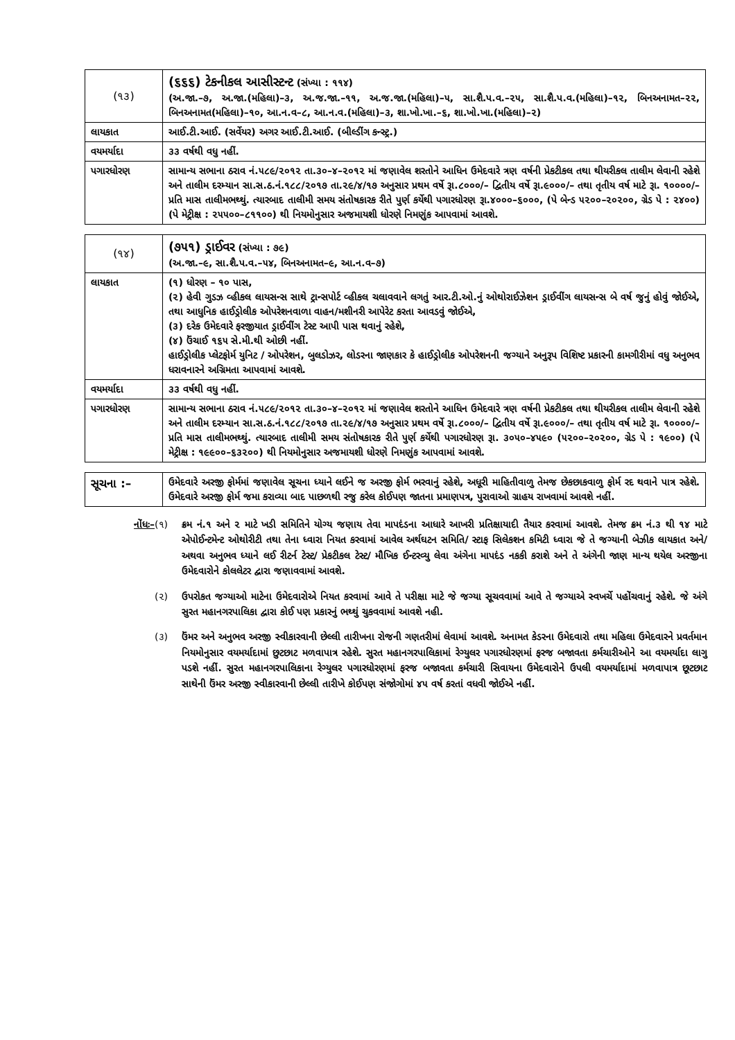| (૧૩) | (૬૬૬) ટેકનીકલ આસીસ્ટન્ટ (સંખ્યા : ૧૧૪) (અ.જા.–૭, અ.જા.(મહિલા)–૩, અ.જ.જા.–૧૧, અ.જ.જા.(મહિલા)–૫, સા.શૈ.પ.વ.–૨૫, સા.શૈ.પ.વ.(મહિલા)–૧૨, બિનઅનામત–૨૨, બિનઅનામત(મહિલા)–૧૦, આ.ન.વ–૮, આ.ન.વ.(મહિલા)–૩, શા.ખો.ખા.–૬, શા.ખો.ખા.(મહિલા)–૨) |
| લાયકાત | આઈ.ટી.આઈ. (સર્વેયર) અગર આઈ.ટી.આઈ. (બીલ્ડીંગ કન્સ્ટ્ર.) |
| વયમર્યાદા | ૩૩ વર્ષથી વધુ નહીં. |
| પગારધોરણ | સામાન્ય સભાના ઠરાવ નં.૫૮૯/૨૦૧૨ તા.૩૦–૪–૨૦૧૨ માં જણાવેલ શરતોને આધિન ઉમેદવારે ત્રણ વર્ષની પ્રેકટીકલ તથા થીયરીકલ તાલીમ લેવાની રહેશે અને તાલીમ દરમ્યાન સા.સ.ઠ.નં.૧૮૮/૨૦૧૭ તા.૨૯/૪/૧૭ અનુસાર પ્રથમ વર્ષે રૂા.૮૦૦૦/– દ્વિતીય વર્ષે રૂા.૯૦૦૦/– તથા તૃતીય વર્ષ માટે રૂા. ૧૦૦૦૦/– પ્રતિ માસ તાલીમભથ્થું. ત્યારબાદ તાલીમી સમય સંતોષકારક રીતે પુર્ણ કર્યેથી પગારધોરણ રૂા.૪૦૦૦–૬૦૦૦, (પે બેન્ડ ૫૨૦૦–૨૦૨૦૦, ગ્રેડ પે : ૨૪૦૦) (પે મેટ્રીક્ષ : ૨૫૫૦૦–૮૧૧૦૦) થી નિયમોનુસાર અજમાયશી ધોરણે નિમણુંક આપવામાં આવશે. |
| (૧૪) | (૭૫૧) ડ્રાઈવર (સંખ્યા : ૭૯) (અ.જા.–૯, સા.શૈ.પ.વ.–૫૪, બિનઅનામત–૯, આ.ન.વ–૭) |
| લાયકાત | (૧) ધોરણ – ૧૦ પાસ, (૨) હેવી ગુડઝ વ્હીકલ લાયસન્સ સાથે ટ્રાન્સપોર્ટ વ્હીકલ ચલાવવાને લગતું આર.ટી.ઓ.નું ઓથોરાઈઝેશન ડ્રાઈવીંગ લાયસન્સ બે વર્ષ જુનું હોવું જોઈએ, તથા આધુનિક હાઈડ્રોલીક ઓપરેશનવાળા વાહન/મશીનરી આપેરેટ કરતા આવડવું જોઈએ, (૩) દરેક ઉમેદવારે ફરજીયાત ડ્રાઈવીંગ ટેસ્ટ આપી પાસ થવાનું રહેશે, (૪) ઉંચાઈ ૧૬૫ સે.મી.થી ઓછી નહીં. હાઈડ્રોલીક પ્લેટફોર્મ યુનિટ / ઓપરેશન, બુલડોઝર, લોડરના જાણકાર કે હાઈડ્રોલીક ઓપરેશનની જગ્યાને અનુરૂપ વિશિષ્ટ પ્રકારની કામગીરીમાં વધુ અનુભવ ધરાવનારને અગ્રિમતા આપવામાં આવશે. |
| વયમર્યાદા | ૩૩ વર્ષથી વધુ નહીં. |
| પગારધોરણ | સામાન્ય સભાના ઠરાવ નં.૫૮૯/૨૦૧૨ તા.૩૦–૪–૨૦૧૨ માં જણાવેલ શરતોને આધિન ઉમેદવારે ત્રણ વર્ષની પ્રેકટીકલ તથા થીયરીકલ તાલીમ લેવાની રહેશે અને તાલીમ દરમ્યાન સા.સ.ઠ.નં.૧૮૮/૨૦૧૭ તા.૨૯/૪/૧૭ અનુસાર પ્રથમ વર્ષે રૂા.૮૦૦૦/– દ્વિતીય વર્ષે રૂા.૯૦૦૦/– તથા તૃતીય વર્ષ માટે રૂા. ૧૦૦૦૦/– પ્રતિ માસ તાલીમભથ્થું. ત્યારબાદ તાલીમી સમય સંતોષકારક રીતે પુર્ણ કર્યેથી પગારધોરણ રૂા. ૩૦૫૦–૪૫૯૦ (૫૨૦૦–૨૦૨૦૦, ગ્રેડ પે : ૧૯૦૦) (પે મેટ્રીક્ષ : ૧૯૯૦૦–૬૩૨૦૦) થી નિયમોનુસાર અજમાયશી ધોરણે નિમણુંક આપવામાં આવશે. |
| સૂચના :– | ઉમેદવારે અરજી ફોર્મમાં જણાવેલ સૂચના ધ્યાને લઈને જ અરજી ફોર્મ ભરવાનું રહેશે, અધૂરી માહિતીવાળુ તેમજ છેકછાકવાળુ ફોર્મ રદ થવાને પાત્ર રહેશે. ઉમેદવારે અરજી ફોર્મ જમા કરાવ્યા બાદ પાછળથી રજુ કરેલ કોઈપણ જાતના પ્રમાણપત્ર, પુરાવાઓ ગ્રાહય રાખવામાં આવશે નહીં. |
નોંધઃ–(૧) ક્રમ નં.૧ અને ૨ માટે ખડી સમિતિને યોગ્ય જણાય તેવા માપદંડના આધારે આખરી પ્રતિક્ષાયાદી તૈયાર કરવામાં આવશે. તેમજ ક્રમ નં.૩ થી ૧૪ માટે એપોઈન્ટમેન્ટ ઓથોરીટી તથા તેના ધ્વારા નિયત કરવામાં આવેલ અર્થઘટન સમિતિ/ સ્ટાફ સિલેકશન કમિટી ધ્વારા જે તે જગ્યાની બેઝીક લાયકાત અને/અથવા અનુભવ ધ્યાને લઈ રીટર્ન ટેસ્ટ/ પ્રેકટીકલ ટેસ્ટ/ મૌખિક ઈન્ટરવ્યુ લેવા અંગેના માપદંડ નકકી કરાશે અને તે અંગેની જાણ માન્ય થયેલ અરજીના ઉમેદવારોને કોલલેટર દ્વારા જણાવવામાં આવશે.
(૨) ઉપરોકત જગ્યાઓ માટેના ઉમેદવારોએ નિયત કરવામાં આવે તે પરીક્ષા માટે જે જગ્યા સૂચવવામાં આવે તે જગ્યાએ સ્વખર્ચે પહોંચવાનું રહેશે. જે અંગે સુરત મહાનગરપાલિકા દ્વારા કોઈ પણ પ્રકારનું ભથ્થું ચુકવવામાં આવશે નહી.
(૩) ઉંમર અને અનુભવ અરજી સ્વીકારવાની છેલ્લી તારીખના રોજની ગણતરીમાં લેવામાં આવશે. અનામત કેડરના ઉમેદવારો તથા મહિલા ઉમેદવારને પ્રવર્તમાન નિયમોનુસાર વયમર્યાદામાં છુટછાટ મળવાપાત્ર રહેશે. સુરત મહાનગરપાલિકામાં રેગ્યુલર પગારધોરણમાં ફરજ બજાવતા કર્મચારીઓને આ વયમર્યાદા લાગુ પડશે નહીં. સુરત મહાનગરપાલિકાના રેગ્યુલર પગારધોરણમાં ફરજ બજાવતા કર્મચારી સિવાયના ઉમેદવારોને ઉપલી વયમર્યાદામાં મળવાપાત્ર છૂટછાટ સાથેની ઉંમર અરજી સ્વીકારવાની છેલ્લી તારીખે કોઈપણ સંજોગોમાં ૪૫ વર્ષ કરતાં વધવી જોઈએ નહીં.